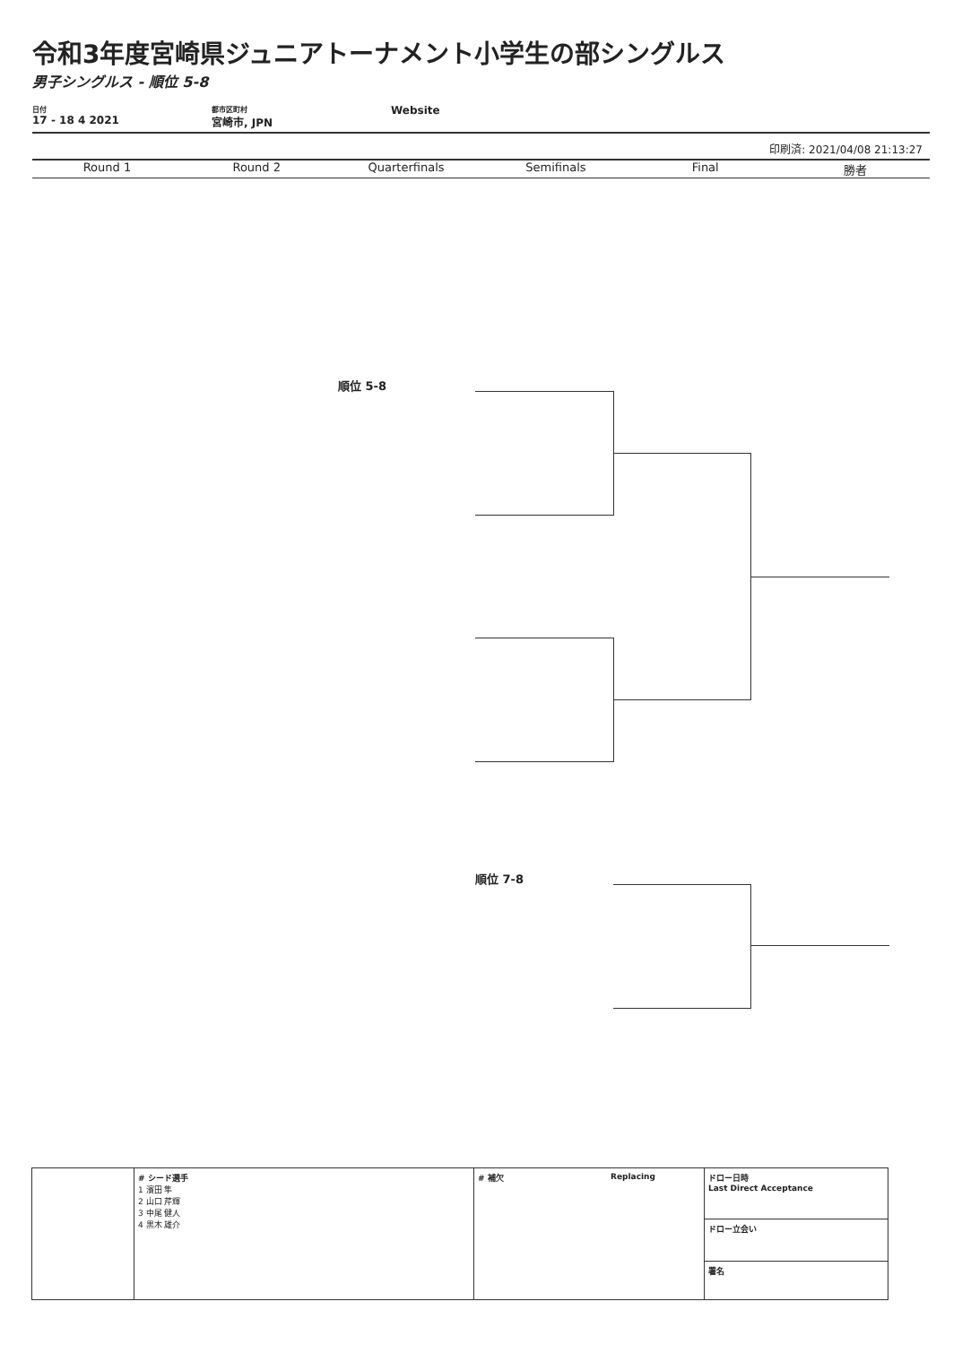令和3年度宮崎県ジュニアトーナメント小学生の部シングルス
男子シングルス - 順位 5-8
日付
17 - 18 4 2021
都市区町村
宮崎市, JPN
Website
印刷済: 2021/04/08 21:13:27
Round 1 Round 2 Quarterfinals Semifinals Final 勝者
順位 5-8
順位 7-8
| | # シード選手 1 濱田 隼 2 山口 芹輝 3 中尾 健人 4 黒木 雄介 | # 補欠 | Replacing | ドロー日時 Last Direct Acceptance ドロー立会い 署名 |